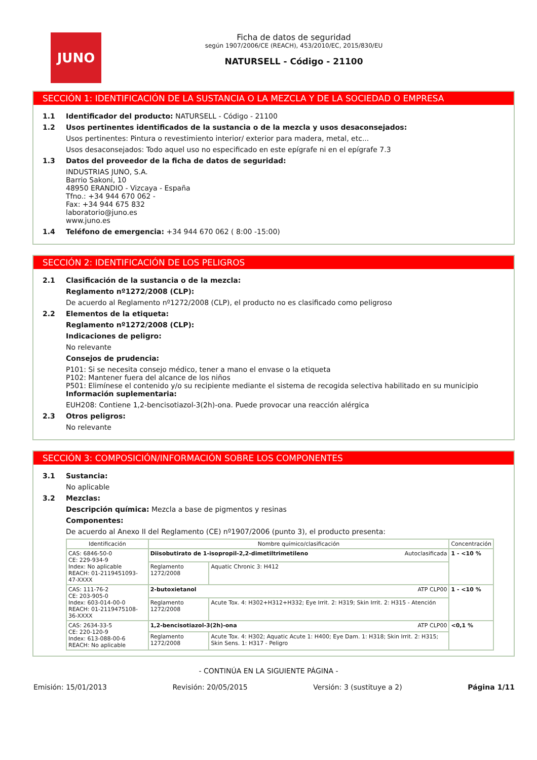JUNO
Ficha de datos de seguridad
según 1907/2006/CE (REACH), 453/2010/EC, 2015/830/EU
NATURSELL - Código - 21100
SECCIÓN 1: IDENTIFICACIÓN DE LA SUSTANCIA O LA MEZCLA Y DE LA SOCIEDAD O EMPRESA
1.1 Identificador del producto: NATURSELL - Código - 21100
1.2 Usos pertinentes identificados de la sustancia o de la mezcla y usos desaconsejados:
Usos pertinentes: Pintura o revestimiento interior/ exterior para madera, metal, etc...
Usos desaconsejados: Todo aquel uso no especificado en este epígrafe ni en el epígrafe 7.3
1.3 Datos del proveedor de la ficha de datos de seguridad:
INDUSTRIAS JUNO, S.A.
Barrio Sakoni, 10
48950 ERANDIO - Vizcaya - España
Tfno.: +34 944 670 062 -
Fax: +34 944 675 832
laboratorio@juno.es
www.juno.es
1.4 Teléfono de emergencia: +34 944 670 062 ( 8:00 -15:00)
SECCIÓN 2: IDENTIFICACIÓN DE LOS PELIGROS
2.1 Clasificación de la sustancia o de la mezcla:
Reglamento nº1272/2008 (CLP):
De acuerdo al Reglamento nº1272/2008 (CLP), el producto no es clasificado como peligroso
2.2 Elementos de la etiqueta:
Reglamento nº1272/2008 (CLP):
Indicaciones de peligro:
No relevante
Consejos de prudencia:
P101: Si se necesita consejo médico, tener a mano el envase o la etiqueta
P102: Mantener fuera del alcance de los niños
P501: Elimínese el contenido y/o su recipiente mediante el sistema de recogida selectiva habilitado en su municipio
Información suplementaria:
EUH208: Contiene 1,2-bencisotiazol-3(2h)-ona. Puede provocar una reacción alérgica
2.3 Otros peligros:
No relevante
SECCIÓN 3: COMPOSICIÓN/INFORMACIÓN SOBRE LOS COMPONENTES
3.1 Sustancia:
No aplicable
3.2 Mezclas:
Descripción química: Mezcla a base de pigmentos y resinas
Componentes:
De acuerdo al Anexo II del Reglamento (CE) nº1907/2006 (punto 3), el producto presenta:
| Identificación | Nombre químico/clasificación | | Concentración |
| --- | --- | --- | --- |
| CAS: 6846-50-0 CE: 229-934-9 Index: No aplicable REACH: 01-2119451093-47-XXXX | Diisobutirato de 1-isopropil-2,2-dimetiltrimetileno Autoclasificada | | 1 - <10 % |
| | Reglamento 1272/2008 | Aquatic Chronic 3: H412 | |
| CAS: 111-76-2 CE: 203-905-0 Index: 603-014-00-0 REACH: 01-2119475108-36-XXXX | 2-butoxietanol ATP CLP00 | | 1 - <10 % |
| | Reglamento 1272/2008 | Acute Tox. 4: H302+H312+H332; Eye Irrit. 2: H319; Skin Irrit. 2: H315 - Atención | |
| CAS: 2634-33-5 CE: 220-120-9 Index: 613-088-00-6 REACH: No aplicable | 1,2-bencisotiazol-3(2h)-ona ATP CLP00 | | <0,1 % |
| | Reglamento 1272/2008 | Acute Tox. 4: H302; Aquatic Acute 1: H400; Eye Dam. 1: H318; Skin Irrit. 2: H315; Skin Sens. 1: H317 - Peligro | |
- CONTINÚA EN LA SIGUIENTE PÁGINA -
Emisión: 15/01/2013 Revisión: 20/05/2015 Versión: 3 (sustituye a 2) Página 1/11